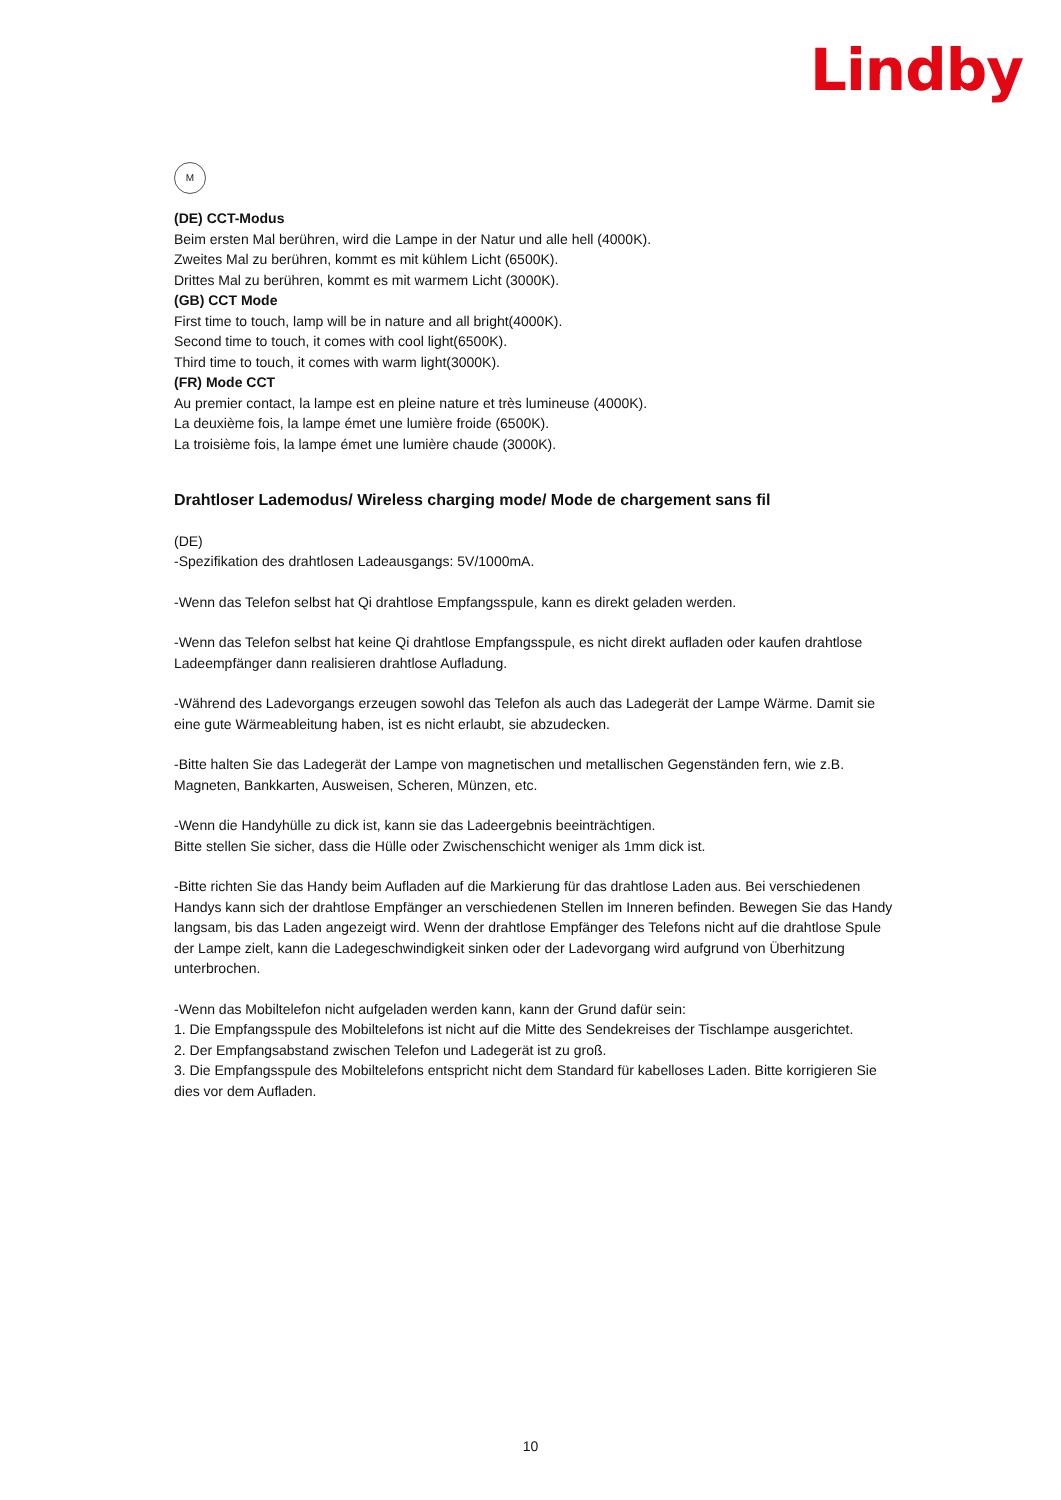Lindby
M
(DE) CCT-Modus
Beim ersten Mal berühren, wird die Lampe in der Natur und alle hell (4000K).
Zweites Mal zu berühren, kommt es mit kühlem Licht (6500K).
Drittes Mal zu berühren, kommt es mit warmem Licht (3000K).
(GB) CCT Mode
First time to touch, lamp will be in nature and all bright(4000K).
Second time to touch, it comes with cool light(6500K).
Third time to touch, it comes with warm light(3000K).
(FR) Mode CCT
Au premier contact, la lampe est en pleine nature et très lumineuse (4000K).
La deuxième fois, la lampe émet une lumière froide (6500K).
La troisième fois, la lampe émet une lumière chaude (3000K).
Drahtloser Lademodus/ Wireless charging mode/ Mode de chargement sans fil
(DE)
-Spezifikation des drahtlosen Ladeausgangs: 5V/1000mA.
-Wenn das Telefon selbst hat Qi drahtlose Empfangsspule, kann es direkt geladen werden.
-Wenn das Telefon selbst hat keine Qi drahtlose Empfangsspule, es nicht direkt aufladen oder kaufen drahtlose Ladeempfänger dann realisieren drahtlose Aufladung.
-Während des Ladevorgangs erzeugen sowohl das Telefon als auch das Ladegerät der Lampe Wärme. Damit sie eine gute Wärmeableitung haben, ist es nicht erlaubt, sie abzudecken.
-Bitte halten Sie das Ladegerät der Lampe von magnetischen und metallischen Gegenständen fern, wie z.B. Magneten, Bankkarten, Ausweisen, Scheren, Münzen, etc.
-Wenn die Handyhülle zu dick ist, kann sie das Ladeergebnis beeinträchtigen.
Bitte stellen Sie sicher, dass die Hülle oder Zwischenschicht weniger als 1mm dick ist.
-Bitte richten Sie das Handy beim Aufladen auf die Markierung für das drahtlose Laden aus. Bei verschiedenen Handys kann sich der drahtlose Empfänger an verschiedenen Stellen im Inneren befinden. Bewegen Sie das Handy langsam, bis das Laden angezeigt wird. Wenn der drahtlose Empfänger des Telefons nicht auf die drahtlose Spule der Lampe zielt, kann die Ladegeschwindigkeit sinken oder der Ladevorgang wird aufgrund von Überhitzung unterbrochen.
-Wenn das Mobiltelefon nicht aufgeladen werden kann, kann der Grund dafür sein:
1. Die Empfangsspule des Mobiltelefons ist nicht auf die Mitte des Sendekreises der Tischlampe ausgerichtet.
2. Der Empfangsabstand zwischen Telefon und Ladegerät ist zu groß.
3. Die Empfangsspule des Mobiltelefons entspricht nicht dem Standard für kabelloses Laden. Bitte korrigieren Sie dies vor dem Aufladen.
10